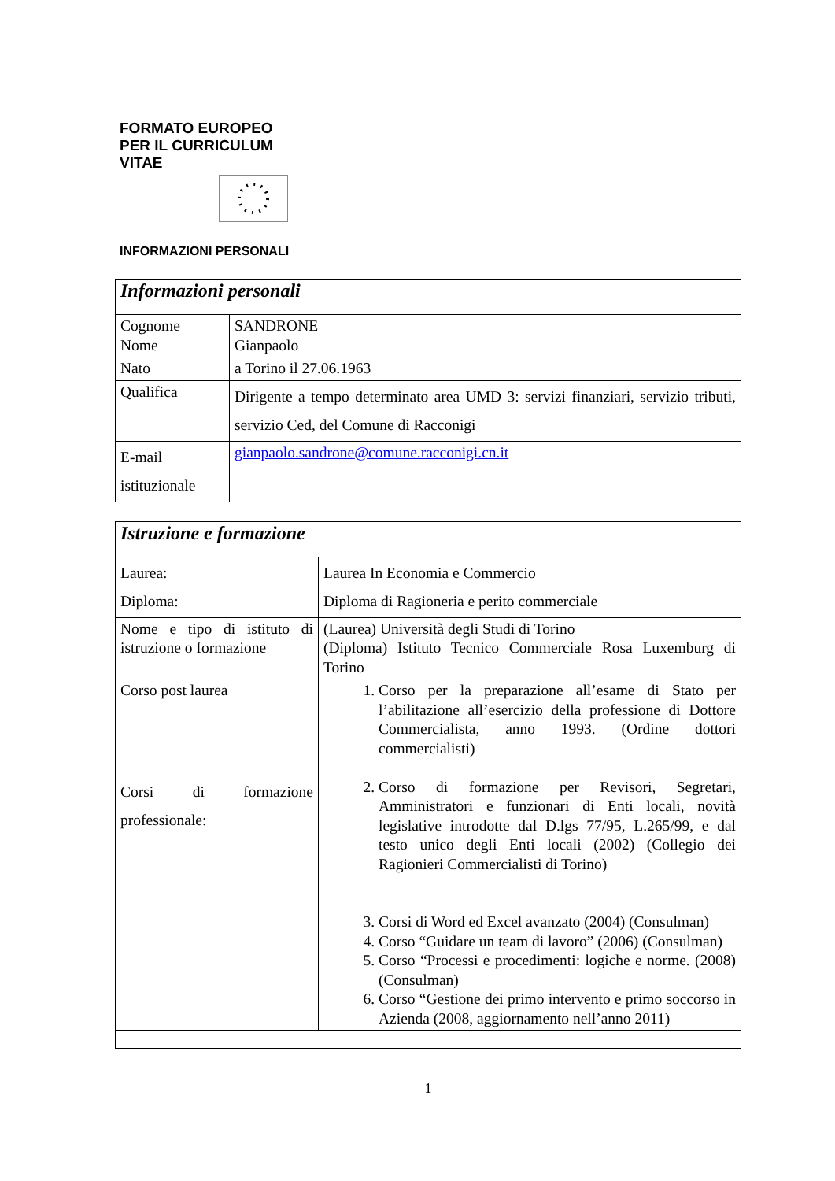FORMATO EUROPEO
PER IL CURRICULUM
VITAE
INFORMAZIONI PERSONALI
| Informazioni personali | |
| Cognome Nome | SANDRONE Gianpaolo |
| Nato | a Torino il 27.06.1963 |
| Qualifica | Dirigente a tempo determinato area UMD 3: servizi finanziari, servizio tributi, servizio Ced, del Comune di Racconigi |
| E-mail istituzionale | gianpaolo.sandrone@comune.racconigi.cn.it |
| Istruzione e formazione | |
| Laurea: Diploma: | Laurea In Economia e Commercio Diploma di Ragioneria e perito commerciale |
| Nome e tipo di istituto di istruzione o formazione | (Laurea) Università degli Studi di Torino (Diploma) Istituto Tecnico Commerciale Rosa Luxemburg di Torino |
| Corso post laurea Corsi di formazione professionale: | 1. Corso per la preparazione all’esame di Stato per l’abilitazione all’esercizio della professione di Dottore Commercialista, anno 1993. (Ordine dottori commercialisti) 2. Corso di formazione per Revisori, Segretari, Amministratori e funzionari di Enti locali, novità legislative introdotte dal D.lgs 77/95, L.265/99, e dal testo unico degli Enti locali (2002) (Collegio dei Ragionieri Commercialisti di Torino) 3. Corsi di Word ed Excel avanzato (2004) (Consulman) 4. Corso “Guidare un team di lavoro” (2006) (Consulman) 5. Corso “Processi e procedimenti: logiche e norme. (2008) (Consulman) 6. Corso “Gestione dei primo intervento e primo soccorso in Azienda (2008, aggiornamento nell’anno 2011) |
1